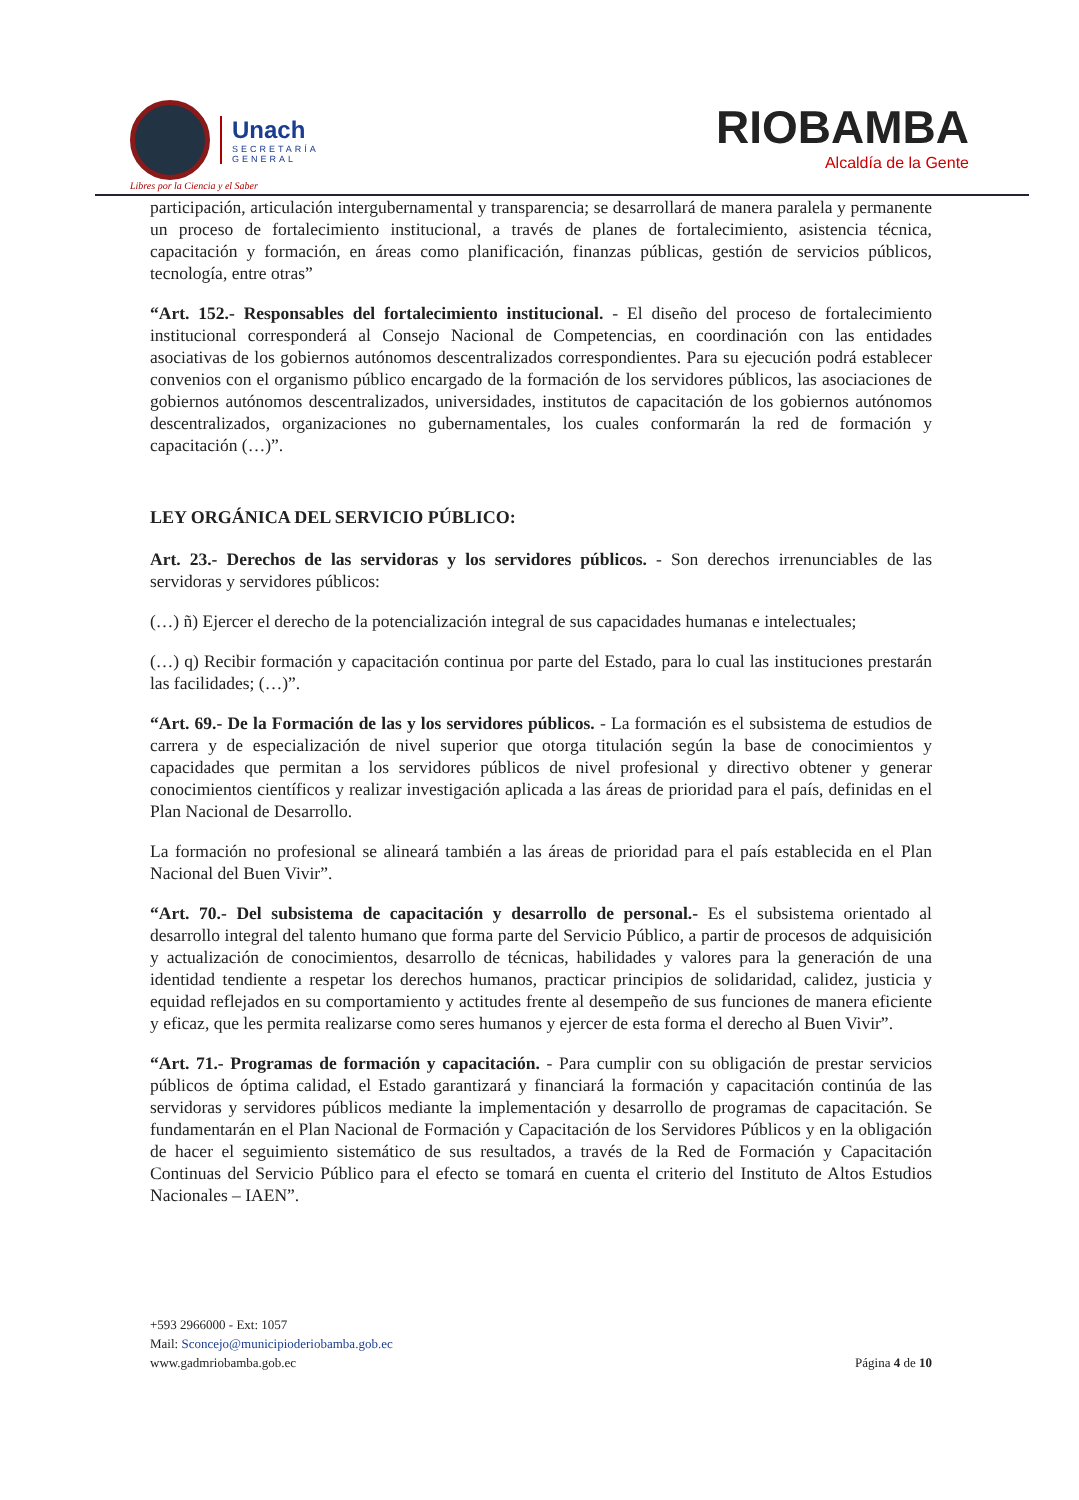Unach
SECRETARÍA
GENERAL
Libres por la Ciencia y el Saber
RIOBAMBA
Alcaldía de la Gente
participación, articulación intergubernamental y transparencia; se desarrollará de manera paralela y permanente un proceso de fortalecimiento institucional, a través de planes de fortalecimiento, asistencia técnica, capacitación y formación, en áreas como planificación, finanzas públicas, gestión de servicios públicos, tecnología, entre otras”
“Art. 152.- Responsables del fortalecimiento institucional. - El diseño del proceso de fortalecimiento institucional corresponderá al Consejo Nacional de Competencias, en coordinación con las entidades asociativas de los gobiernos autónomos descentralizados correspondientes. Para su ejecución podrá establecer convenios con el organismo público encargado de la formación de los servidores públicos, las asociaciones de gobiernos autónomos descentralizados, universidades, institutos de capacitación de los gobiernos autónomos descentralizados, organizaciones no gubernamentales, los cuales conformarán la red de formación y capacitación (…)”.
LEY ORGÁNICA DEL SERVICIO PÚBLICO:
Art. 23.- Derechos de las servidoras y los servidores públicos. - Son derechos irrenunciables de las servidoras y servidores públicos:
(…) ñ) Ejercer el derecho de la potencialización integral de sus capacidades humanas e intelectuales;
(…) q) Recibir formación y capacitación continua por parte del Estado, para lo cual las instituciones prestarán las facilidades; (…)”.
“Art. 69.- De la Formación de las y los servidores públicos. - La formación es el subsistema de estudios de carrera y de especialización de nivel superior que otorga titulación según la base de conocimientos y capacidades que permitan a los servidores públicos de nivel profesional y directivo obtener y generar conocimientos científicos y realizar investigación aplicada a las áreas de prioridad para el país, definidas en el Plan Nacional de Desarrollo.
La formación no profesional se alineará también a las áreas de prioridad para el país establecida en el Plan Nacional del Buen Vivir”.
“Art. 70.- Del subsistema de capacitación y desarrollo de personal.- Es el subsistema orientado al desarrollo integral del talento humano que forma parte del Servicio Público, a partir de procesos de adquisición y actualización de conocimientos, desarrollo de técnicas, habilidades y valores para la generación de una identidad tendiente a respetar los derechos humanos, practicar principios de solidaridad, calidez, justicia y equidad reflejados en su comportamiento y actitudes frente al desempeño de sus funciones de manera eficiente y eficaz, que les permita realizarse como seres humanos y ejercer de esta forma el derecho al Buen Vivir”.
“Art. 71.- Programas de formación y capacitación. - Para cumplir con su obligación de prestar servicios públicos de óptima calidad, el Estado garantizará y financiará la formación y capacitación continúa de las servidoras y servidores públicos mediante la implementación y desarrollo de programas de capacitación. Se fundamentarán en el Plan Nacional de Formación y Capacitación de los Servidores Públicos y en la obligación de hacer el seguimiento sistemático de sus resultados, a través de la Red de Formación y Capacitación Continuas del Servicio Público para el efecto se tomará en cuenta el criterio del Instituto de Altos Estudios Nacionales – IAEN”.
+593 2966000 - Ext: 1057
Mail: Sconcejo@municipioderiobamba.gob.ec
www.gadmriobamba.gob.ec
Página 4 de 10